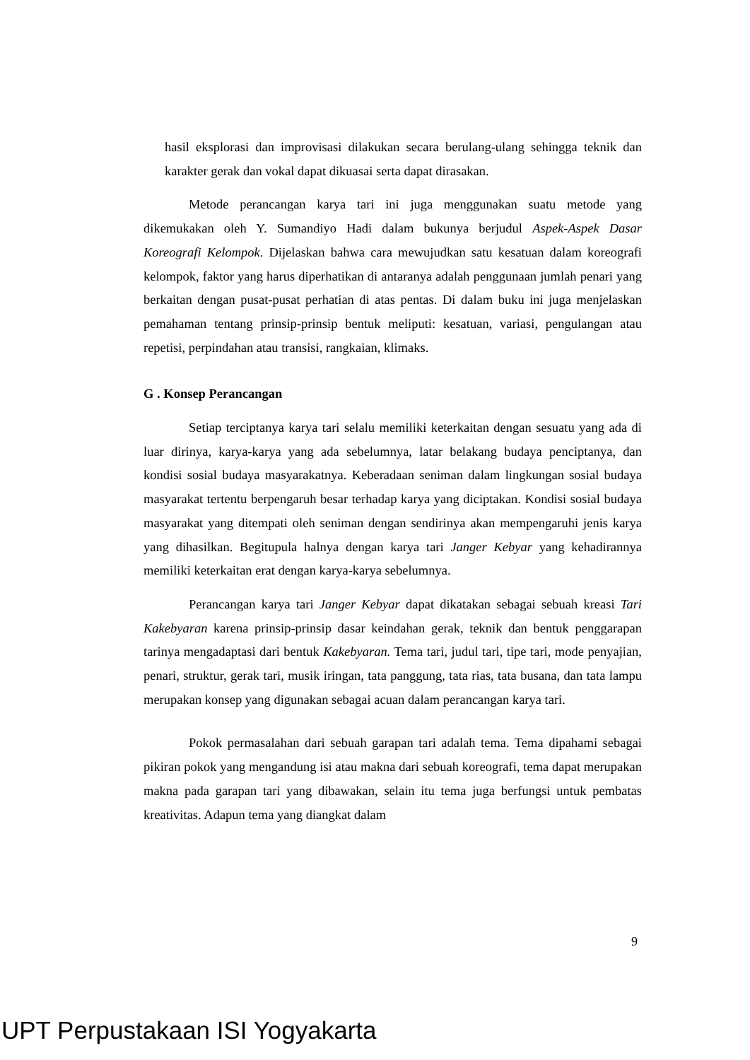hasil eksplorasi dan improvisasi dilakukan secara berulang-ulang sehingga teknik dan karakter gerak dan vokal dapat dikuasai serta dapat dirasakan.
Metode perancangan karya tari ini juga menggunakan suatu metode yang dikemukakan oleh Y. Sumandiyo Hadi dalam bukunya berjudul Aspek-Aspek Dasar Koreografi Kelompok. Dijelaskan bahwa cara mewujudkan satu kesatuan dalam koreografi kelompok, faktor yang harus diperhatikan di antaranya adalah penggunaan jumlah penari yang berkaitan dengan pusat-pusat perhatian di atas pentas. Di dalam buku ini juga menjelaskan pemahaman tentang prinsip-prinsip bentuk meliputi: kesatuan, variasi, pengulangan atau repetisi, perpindahan atau transisi, rangkaian, klimaks.
G . Konsep Perancangan
Setiap terciptanya karya tari selalu memiliki keterkaitan dengan sesuatu yang ada di luar dirinya, karya-karya yang ada sebelumnya, latar belakang budaya penciptanya, dan kondisi sosial budaya masyarakatnya. Keberadaan seniman dalam lingkungan sosial budaya masyarakat tertentu berpengaruh besar terhadap karya yang diciptakan. Kondisi sosial budaya masyarakat yang ditempati oleh seniman dengan sendirinya akan mempengaruhi jenis karya yang dihasilkan. Begitupula halnya dengan karya tari Janger Kebyar yang kehadirannya memiliki keterkaitan erat dengan karya-karya sebelumnya.
Perancangan karya tari Janger Kebyar dapat dikatakan sebagai sebuah kreasi Tari Kakebyaran karena prinsip-prinsip dasar keindahan gerak, teknik dan bentuk penggarapan tarinya mengadaptasi dari bentuk Kakebyaran. Tema tari, judul tari, tipe tari, mode penyajian, penari, struktur, gerak tari, musik iringan, tata panggung, tata rias, tata busana, dan tata lampu merupakan konsep yang digunakan sebagai acuan dalam perancangan karya tari.
Pokok permasalahan dari sebuah garapan tari adalah tema. Tema dipahami sebagai pikiran pokok yang mengandung isi atau makna dari sebuah koreografi, tema dapat merupakan makna pada garapan tari yang dibawakan, selain itu tema juga berfungsi untuk pembatas kreativitas. Adapun tema yang diangkat dalam
9
UPT Perpustakaan ISI Yogyakarta